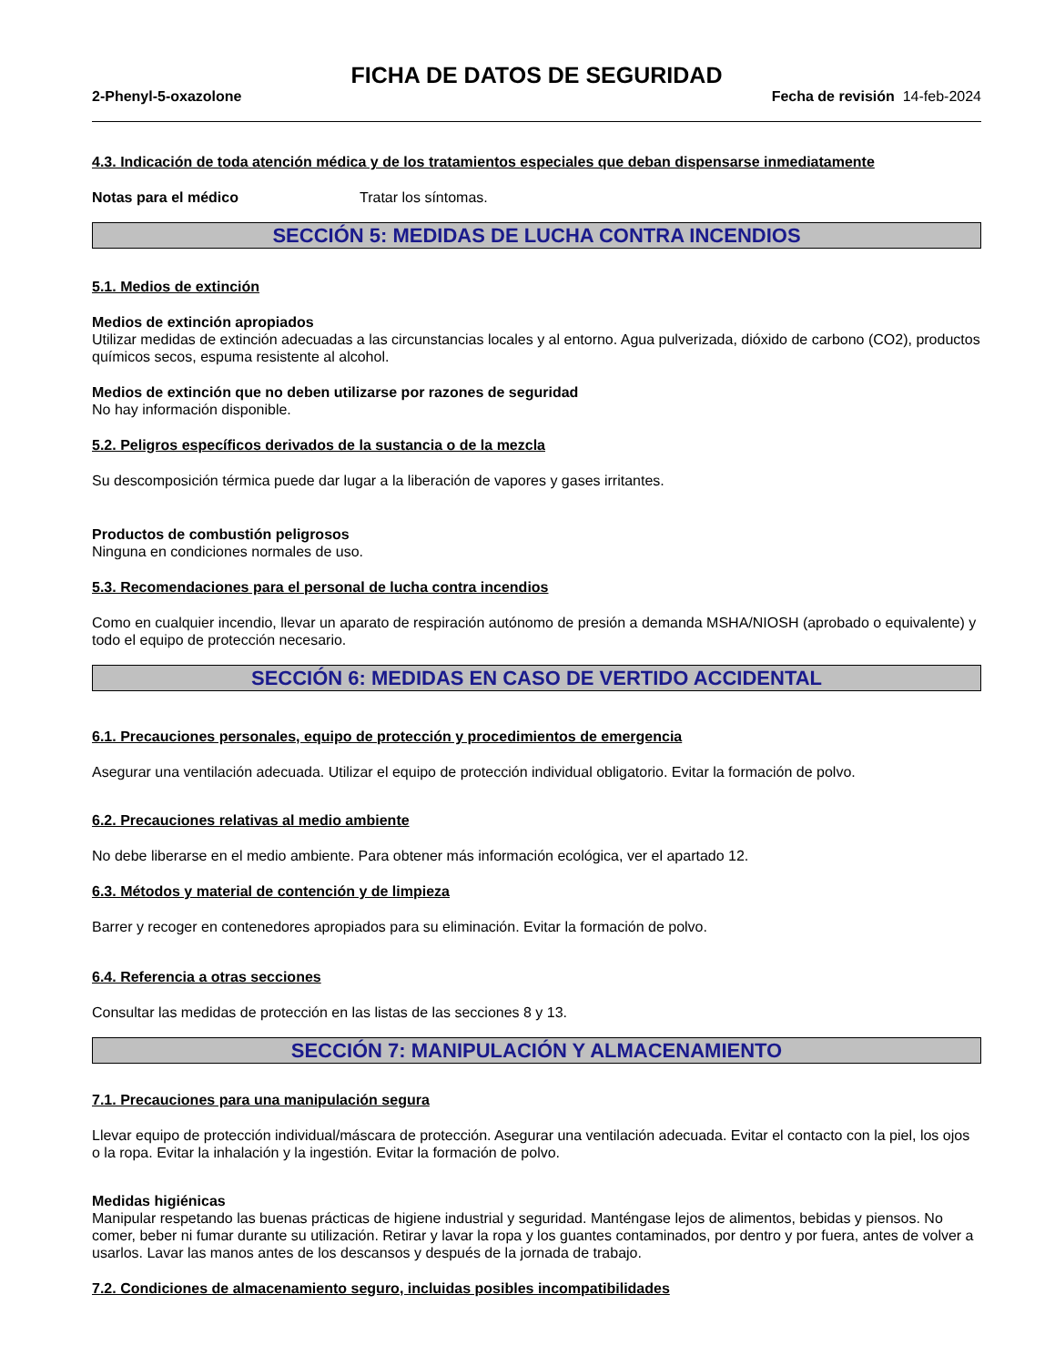FICHA DE DATOS DE SEGURIDAD
2-Phenyl-5-oxazolone Fecha de revisión 14-feb-2024
4.3. Indicación de toda atención médica y de los tratamientos especiales que deban dispensarse inmediatamente
Notas para el médico Tratar los síntomas.
SECCIÓN 5: MEDIDAS DE LUCHA CONTRA INCENDIOS
5.1. Medios de extinción
Medios de extinción apropiados
Utilizar medidas de extinción adecuadas a las circunstancias locales y al entorno. Agua pulverizada, dióxido de carbono (CO2), productos químicos secos, espuma resistente al alcohol.
Medios de extinción que no deben utilizarse por razones de seguridad
No hay información disponible.
5.2. Peligros específicos derivados de la sustancia o de la mezcla
Su descomposición térmica puede dar lugar a la liberación de vapores y gases irritantes.
Productos de combustión peligrosos
Ninguna en condiciones normales de uso.
5.3. Recomendaciones para el personal de lucha contra incendios
Como en cualquier incendio, llevar un aparato de respiración autónomo de presión a demanda MSHA/NIOSH (aprobado o equivalente) y todo el equipo de protección necesario.
SECCIÓN 6: MEDIDAS EN CASO DE VERTIDO ACCIDENTAL
6.1. Precauciones personales, equipo de protección y procedimientos de emergencia
Asegurar una ventilación adecuada. Utilizar el equipo de protección individual obligatorio. Evitar la formación de polvo.
6.2. Precauciones relativas al medio ambiente
No debe liberarse en el medio ambiente. Para obtener más información ecológica, ver el apartado 12.
6.3. Métodos y material de contención y de limpieza
Barrer y recoger en contenedores apropiados para su eliminación. Evitar la formación de polvo.
6.4. Referencia a otras secciones
Consultar las medidas de protección en las listas de las secciones 8 y 13.
SECCIÓN 7: MANIPULACIÓN Y ALMACENAMIENTO
7.1. Precauciones para una manipulación segura
Llevar equipo de protección individual/máscara de protección. Asegurar una ventilación adecuada. Evitar el contacto con la piel, los ojos o la ropa. Evitar la inhalación y la ingestión. Evitar la formación de polvo.
Medidas higiénicas
Manipular respetando las buenas prácticas de higiene industrial y seguridad. Manténgase lejos de alimentos, bebidas y piensos. No comer, beber ni fumar durante su utilización. Retirar y lavar la ropa y los guantes contaminados, por dentro y por fuera, antes de volver a usarlos. Lavar las manos antes de los descansos y después de la jornada de trabajo.
7.2. Condiciones de almacenamiento seguro, incluidas posibles incompatibilidades